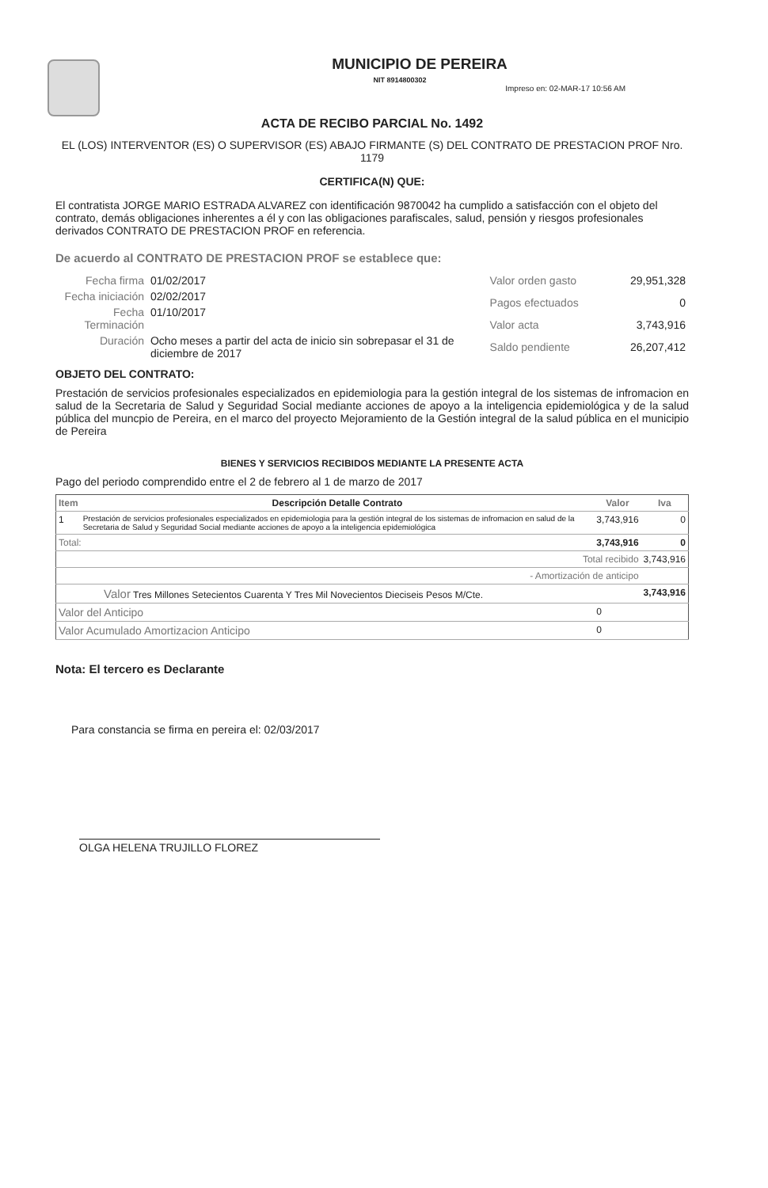MUNICIPIO DE PEREIRA
NIT 8914800302
Impreso en: 02-MAR-17 10:56 AM
ACTA DE RECIBO PARCIAL No. 1492
EL (LOS) INTERVENTOR (ES) O SUPERVISOR (ES) ABAJO FIRMANTE (S) DEL CONTRATO DE PRESTACION PROF Nro. 1179
CERTIFICA(N) QUE:
El contratista JORGE MARIO ESTRADA ALVAREZ con identificación 9870042 ha cumplido a satisfacción con el objeto del contrato, demás obligaciones inherentes a él y con las obligaciones parafiscales, salud, pensión y riesgos profesionales derivados CONTRATO DE PRESTACION PROF en referencia.
De acuerdo al CONTRATO DE PRESTACION PROF se establece que:
| Fecha firma | 01/02/2017 |
| Fecha iniciación | 02/02/2017 |
| Fecha Terminación | 01/10/2017 |
| Duración | Ocho meses a partir del acta de inicio sin sobrepasar el 31 de diciembre de 2017 |
| Valor orden gasto | 29,951,328 |
| Pagos efectuados | 0 |
| Valor acta | 3,743,916 |
| Saldo pendiente | 26,207,412 |
OBJETO DEL CONTRATO:
Prestación de servicios profesionales especializados en epidemiologia para la gestión integral de los sistemas de infromacion en salud de la Secretaria de Salud y Seguridad Social mediante acciones de apoyo a la inteligencia epidemiológica y de la salud pública del muncpio de Pereira, en el marco del proyecto Mejoramiento de la Gestión integral de la salud pública en el municipio de Pereira
BIENES Y SERVICIOS RECIBIDOS MEDIANTE LA PRESENTE ACTA
Pago del periodo comprendido entre el 2 de febrero al 1 de marzo de 2017
| Item | Descripción Detalle Contrato | Valor | Iva |
| --- | --- | --- | --- |
| 1 | Prestación de servicios profesionales especializados en epidemiologia para la gestión integral de los sistemas de infromacion en salud de la Secretaria de Salud y Seguridad Social mediante acciones de apoyo a la inteligencia epidemiológica | 3,743,916 | 0 |
| Total: | | 3,743,916 | 0 |
| Total recibido | | | 3,743,916 |
| - Amortización de anticipo | | | |
| Valor Tres Millones Setecientos Cuarenta Y Tres Mil Novecientos Dieciseis Pesos M/Cte. | | | 3,743,916 |
| Valor del Anticipo | | 0 | |
| Valor Acumulado Amortizacion Anticipo | | 0 | |
Nota: El tercero es Declarante
Para constancia se firma en pereira el: 02/03/2017
OLGA HELENA TRUJILLO FLOREZ